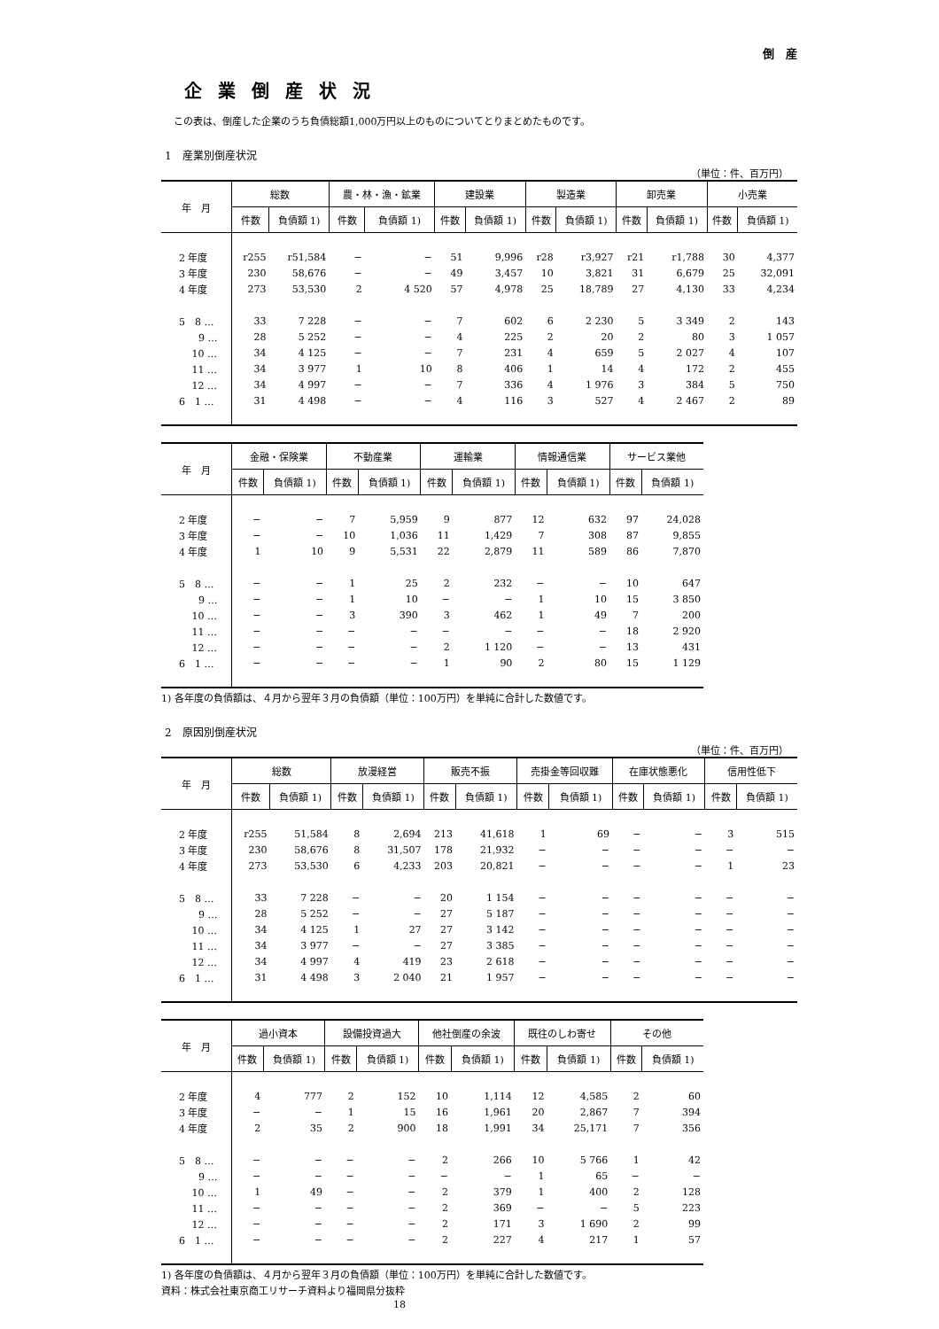倒　産
企業倒産状況
この表は、倒産した企業のうち負債総額1,000万円以上のものについてとりまとめたものです。
1　産業別倒産状況
（単位：件、百万円）
| 年 月 | 総数 | | 農・林・漁・鉱業 | | 建設業 | | 製造業 | | 卸売業 | | 小売業 | |
| --- | --- | --- | --- | --- | --- | --- | --- | --- | --- | --- | --- | --- |
| | 件数 | 負債額 1) | 件数 | 負債額 1) | 件数 | 負債額 1) | 件数 | 負債額 1) | 件数 | 負債額 1) | 件数 | 負債額 1) |
| 2 年度 | r255 | r51,584 | − | − | 51 | 9,996 | r28 | r3,927 | r21 | r1,788 | 30 | 4,377 |
| 3 年度 | 230 | 58,676 | − | − | 49 | 3,457 | 10 | 3,821 | 31 | 6,679 | 25 | 32,091 |
| 4 年度 | 273 | 53,530 | 2 | 4 520 | 57 | 4,978 | 25 | 18,789 | 27 | 4,130 | 33 | 4,234 |
| 5 8 … | 33 | 7 228 | − | − | 7 | 602 | 6 | 2 230 | 5 | 3 349 | 2 | 143 |
| 9 … | 28 | 5 252 | − | − | 4 | 225 | 2 | 20 | 2 | 80 | 3 | 1 057 |
| 10 … | 34 | 4 125 | − | − | 7 | 231 | 4 | 659 | 5 | 2 027 | 4 | 107 |
| 11 … | 34 | 3 977 | 1 | 10 | 8 | 406 | 1 | 14 | 4 | 172 | 2 | 455 |
| 12 … | 34 | 4 997 | − | − | 7 | 336 | 4 | 1 976 | 3 | 384 | 5 | 750 |
| 6 1 … | 31 | 4 498 | − | − | 4 | 116 | 3 | 527 | 4 | 2 467 | 2 | 89 |
| 年 月 | 金融・保険業 | | 不動産業 | | 運輸業 | | 情報通信業 | | サービス業他 | |
| --- | --- | --- | --- | --- | --- | --- | --- | --- | --- | --- |
| | 件数 | 負債額 1) | 件数 | 負債額 1) | 件数 | 負債額 1) | 件数 | 負債額 1) | 件数 | 負債額 1) |
| 2 年度 | − | − | 7 | 5,959 | 9 | 877 | 12 | 632 | 97 | 24,028 |
| 3 年度 | − | − | 10 | 1,036 | 11 | 1,429 | 7 | 308 | 87 | 9,855 |
| 4 年度 | 1 | 10 | 9 | 5,531 | 22 | 2,879 | 11 | 589 | 86 | 7,870 |
| 5 8 … | − | − | 1 | 25 | 2 | 232 | − | − | 10 | 647 |
| 9 … | − | − | 1 | 10 | − | − | 1 | 10 | 15 | 3 850 |
| 10 … | − | − | 3 | 390 | 3 | 462 | 1 | 49 | 7 | 200 |
| 11 … | − | − | − | − | − | − | − | − | 18 | 2 920 |
| 12 … | − | − | − | − | 2 | 1 120 | − | − | 13 | 431 |
| 6 1 … | − | − | − | − | 1 | 90 | 2 | 80 | 15 | 1 129 |
1) 各年度の負債額は、４月から翌年３月の負債額（単位：100万円）を単純に合計した数値です。
2　原因別倒産状況
（単位：件、百万円）
| 年 月 | 総数 | | 放漫経営 | | 販売不振 | | 売掛金等回収難 | | 在庫状態悪化 | | 信用性低下 | |
| --- | --- | --- | --- | --- | --- | --- | --- | --- | --- | --- | --- | --- |
| | 件数 | 負債額 1) | 件数 | 負債額 1) | 件数 | 負債額 1) | 件数 | 負債額 1) | 件数 | 負債額 1) | 件数 | 負債額 1) |
| 2 年度 | r255 | 51,584 | 8 | 2,694 | 213 | 41,618 | 1 | 69 | − | − | 3 | 515 |
| 3 年度 | 230 | 58,676 | 8 | 31,507 | 178 | 21,932 | − | − | − | − | − | − |
| 4 年度 | 273 | 53,530 | 6 | 4,233 | 203 | 20,821 | − | − | − | − | 1 | 23 |
| 5 8 … | 33 | 7 228 | − | − | 20 | 1 154 | − | − | − | − | − | − |
| 9 … | 28 | 5 252 | − | − | 27 | 5 187 | − | − | − | − | − | − |
| 10 … | 34 | 4 125 | 1 | 27 | 27 | 3 142 | − | − | − | − | − | − |
| 11 … | 34 | 3 977 | − | − | 27 | 3 385 | − | − | − | − | − | − |
| 12 … | 34 | 4 997 | 4 | 419 | 23 | 2 618 | − | − | − | − | − | − |
| 6 1 … | 31 | 4 498 | 3 | 2 040 | 21 | 1 957 | − | − | − | − | − | − |
| 年 月 | 過小資本 | | 設備投資過大 | | 他社倒産の余波 | | 既往のしわ寄せ | | その他 | |
| --- | --- | --- | --- | --- | --- | --- | --- | --- | --- | --- |
| | 件数 | 負債額 1) | 件数 | 負債額 1) | 件数 | 負債額 1) | 件数 | 負債額 1) | 件数 | 負債額 1) |
| 2 年度 | 4 | 777 | 2 | 152 | 10 | 1,114 | 12 | 4,585 | 2 | 60 |
| 3 年度 | − | − | 1 | 15 | 16 | 1,961 | 20 | 2,867 | 7 | 394 |
| 4 年度 | 2 | 35 | 2 | 900 | 18 | 1,991 | 34 | 25,171 | 7 | 356 |
| 5 8 … | − | − | − | − | 2 | 266 | 10 | 5 766 | 1 | 42 |
| 9 … | − | − | − | − | − | − | 1 | 65 | − | − |
| 10 … | 1 | 49 | − | − | 2 | 379 | 1 | 400 | 2 | 128 |
| 11 … | − | − | − | − | 2 | 369 | − | − | 5 | 223 |
| 12 … | − | − | − | − | 2 | 171 | 3 | 1 690 | 2 | 99 |
| 6 1 … | − | − | − | − | 2 | 227 | 4 | 217 | 1 | 57 |
1) 各年度の負債額は、４月から翌年３月の負債額（単位：100万円）を単純に合計した数値です。
資料：株式会社東京商工リサーチ資料より福岡県分抜粋
18